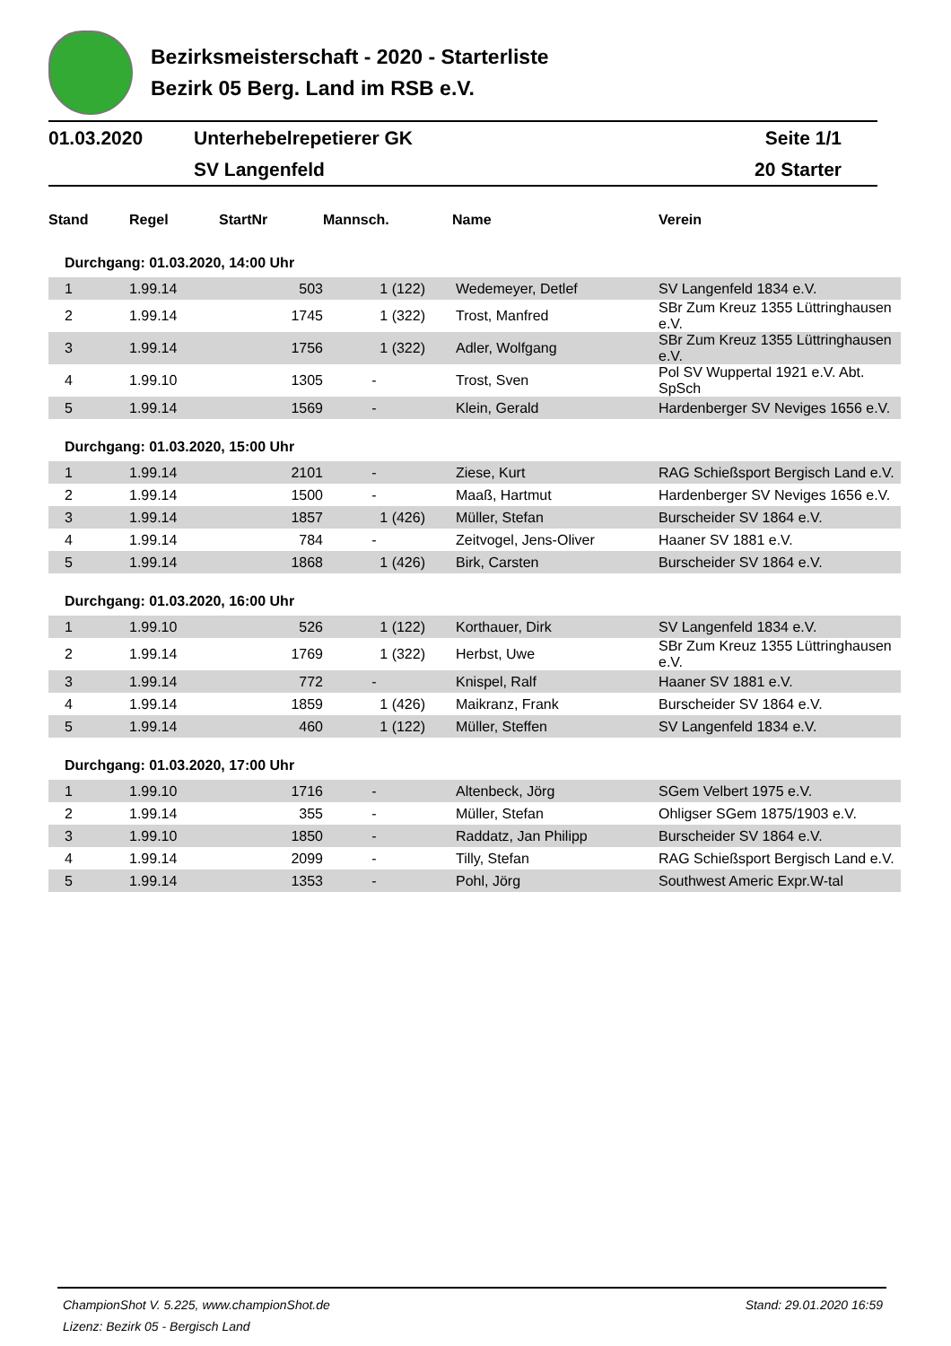Bezirksmeisterschaft - 2020 - Starterliste
Bezirk 05 Berg. Land im RSB e.V.
| 01.03.2020 | Unterhebelrepetierer GK | Seite 1/1 |
| | SV Langenfeld | 20 Starter |
| Stand | Regel | StartNr | Mannsch. | Name | Verein |
| --- | --- | --- | --- | --- | --- |
| Durchgang: 01.03.2020, 14:00 Uhr | | | | | |
| 1 | 1.99.14 | 503 | 1 (122) | Wedemeyer, Detlef | SV Langenfeld 1834 e.V. |
| 2 | 1.99.14 | 1745 | 1 (322) | Trost, Manfred | SBr Zum Kreuz 1355 Lüttringhausen e.V. |
| 3 | 1.99.14 | 1756 | 1 (322) | Adler, Wolfgang | SBr Zum Kreuz 1355 Lüttringhausen e.V. |
| 4 | 1.99.10 | 1305 | - | Trost, Sven | Pol SV Wuppertal 1921 e.V. Abt. SpSch |
| 5 | 1.99.14 | 1569 | - | Klein, Gerald | Hardenberger SV Neviges 1656 e.V. |
| Durchgang: 01.03.2020, 15:00 Uhr | | | | | |
| 1 | 1.99.14 | 2101 | - | Ziese, Kurt | RAG Schießsport Bergisch Land e.V. |
| 2 | 1.99.14 | 1500 | - | Maaß, Hartmut | Hardenberger SV Neviges 1656 e.V. |
| 3 | 1.99.14 | 1857 | 1 (426) | Müller, Stefan | Burscheider SV 1864 e.V. |
| 4 | 1.99.14 | 784 | - | Zeitvogel, Jens-Oliver | Haaner SV 1881 e.V. |
| 5 | 1.99.14 | 1868 | 1 (426) | Birk, Carsten | Burscheider SV 1864 e.V. |
| Durchgang: 01.03.2020, 16:00 Uhr | | | | | |
| 1 | 1.99.10 | 526 | 1 (122) | Korthauer, Dirk | SV Langenfeld 1834 e.V. |
| 2 | 1.99.14 | 1769 | 1 (322) | Herbst, Uwe | SBr Zum Kreuz 1355 Lüttringhausen e.V. |
| 3 | 1.99.14 | 772 | - | Knispel, Ralf | Haaner SV 1881 e.V. |
| 4 | 1.99.14 | 1859 | 1 (426) | Maikranz, Frank | Burscheider SV 1864 e.V. |
| 5 | 1.99.14 | 460 | 1 (122) | Müller, Steffen | SV Langenfeld 1834 e.V. |
| Durchgang: 01.03.2020, 17:00 Uhr | | | | | |
| 1 | 1.99.10 | 1716 | - | Altenbeck, Jörg | SGem Velbert 1975 e.V. |
| 2 | 1.99.14 | 355 | - | Müller, Stefan | Ohligser SGem 1875/1903 e.V. |
| 3 | 1.99.10 | 1850 | - | Raddatz, Jan Philipp | Burscheider SV 1864 e.V. |
| 4 | 1.99.14 | 2099 | - | Tilly, Stefan | RAG Schießsport Bergisch Land e.V. |
| 5 | 1.99.14 | 1353 | - | Pohl, Jörg | Southwest Americ Expr.W-tal |
ChampionShot V. 5.225, www.championShot.de Stand: 29.01.2020 16:59
Lizenz: Bezirk 05 - Bergisch Land